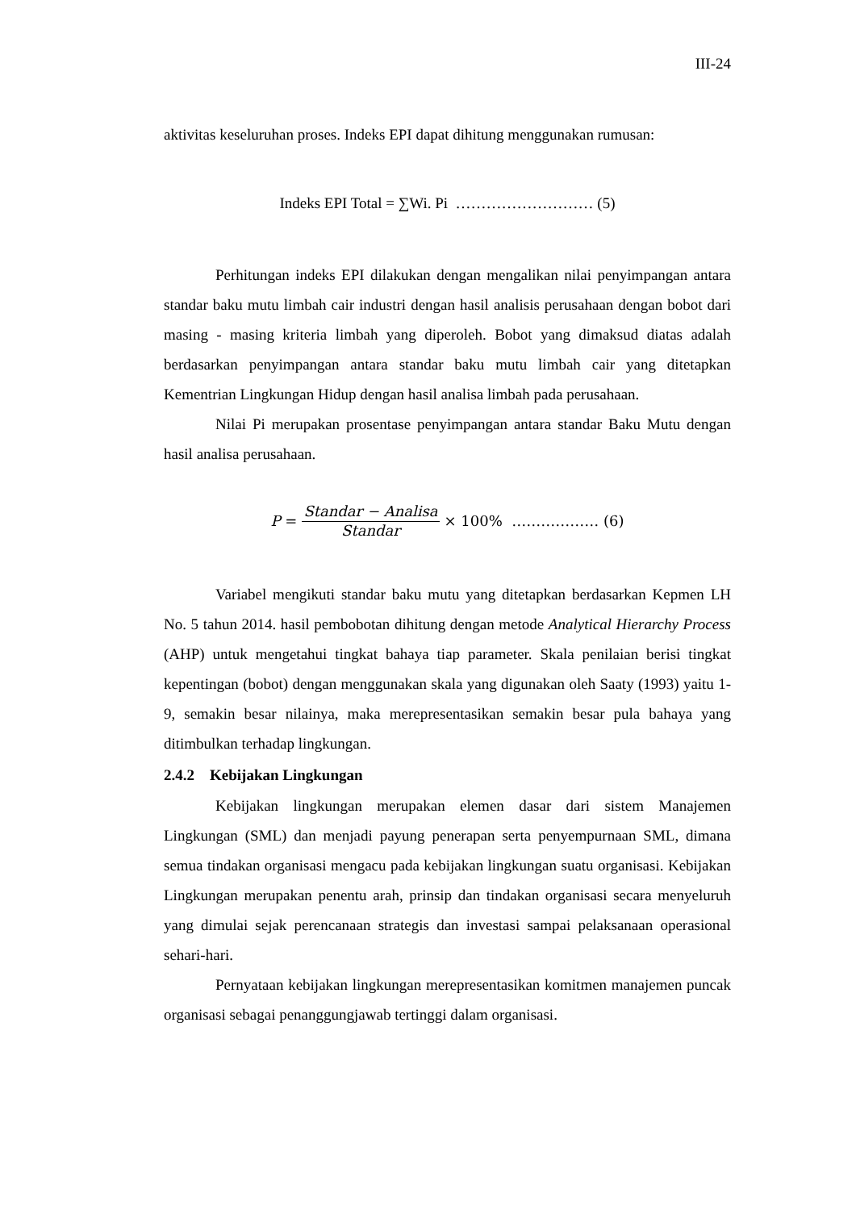III-24
aktivitas keseluruhan proses. Indeks EPI dapat dihitung menggunakan rumusan:
Indeks EPI Total = ∑Wi. Pi ……………………… (5)
Perhitungan indeks EPI dilakukan dengan mengalikan nilai penyimpangan antara standar baku mutu limbah cair industri dengan hasil analisis perusahaan dengan bobot dari masing - masing kriteria limbah yang diperoleh. Bobot yang dimaksud diatas adalah berdasarkan penyimpangan antara standar baku mutu limbah cair yang ditetapkan Kementrian Lingkungan Hidup dengan hasil analisa limbah pada perusahaan.
Nilai Pi merupakan prosentase penyimpangan antara standar Baku Mutu dengan hasil analisa perusahaan.
P = Standar − Analisa Standar × 100% ……………… (6)
Variabel mengikuti standar baku mutu yang ditetapkan berdasarkan Kepmen LH No. 5 tahun 2014. hasil pembobotan dihitung dengan metode Analytical Hierarchy Process (AHP) untuk mengetahui tingkat bahaya tiap parameter. Skala penilaian berisi tingkat kepentingan (bobot) dengan menggunakan skala yang digunakan oleh Saaty (1993) yaitu 1-9, semakin besar nilainya, maka merepresentasikan semakin besar pula bahaya yang ditimbulkan terhadap lingkungan.
2.4.2 Kebijakan Lingkungan
Kebijakan lingkungan merupakan elemen dasar dari sistem Manajemen Lingkungan (SML) dan menjadi payung penerapan serta penyempurnaan SML, dimana semua tindakan organisasi mengacu pada kebijakan lingkungan suatu organisasi. Kebijakan Lingkungan merupakan penentu arah, prinsip dan tindakan organisasi secara menyeluruh yang dimulai sejak perencanaan strategis dan investasi sampai pelaksanaan operasional sehari-hari.
Pernyataan kebijakan lingkungan merepresentasikan komitmen manajemen puncak organisasi sebagai penanggungjawab tertinggi dalam organisasi.